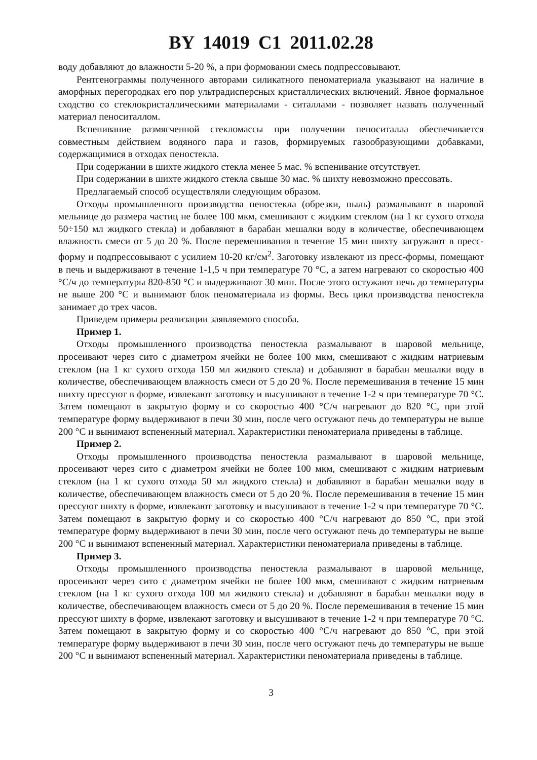BY 14019 C1 2011.02.28
воду добавляют до влажности 5-20 %, а при формовании смесь подпрессовывают.
Рентгенограммы полученного авторами силикатного пеноматериала указывают на наличие в аморфных перегородках его пор ультрадисперсных кристаллических включений. Явное формальное сходство со стеклокристаллическими материалами - ситаллами - позволяет назвать полученный материал пеноситаллом.
Вспенивание размягченной стекломассы при получении пеноситалла обеспечивается совместным действием водяного пара и газов, формируемых газообразующими добавками, содержащимися в отходах пеностекла.
При содержании в шихте жидкого стекла менее 5 мас. % вспенивание отсутствует.
При содержании в шихте жидкого стекла свыше 30 мас. % шихту невозможно прессовать.
Предлагаемый способ осуществляли следующим образом.
Отходы промышленного производства пеностекла (обрезки, пыль) размалывают в шаровой мельнице до размера частиц не более 100 мкм, смешивают с жидким стеклом (на 1 кг сухого отхода 50÷150 мл жидкого стекла) и добавляют в барабан мешалки воду в количестве, обеспечивающем влажность смеси от 5 до 20 %. После перемешивания в течение 15 мин шихту загружают в пресс-форму и подпрессовывают с усилием 10-20 кг/см<sup>2</sup>. Заготовку извлекают из пресс-формы, помещают в печь и выдерживают в течение 1-1,5 ч при температуре 70 °С, а затем нагревают со скоростью 400 °С/ч до температуры 820-850 °С и выдерживают 30 мин. После этого остужают печь до температуры не выше 200 °С и вынимают блок пеноматериала из формы. Весь цикл производства пеностекла занимает до трех часов.
Приведем примеры реализации заявляемого способа.
Пример 1.
Отходы промышленного производства пеностекла размалывают в шаровой мельнице, просеивают через сито с диаметром ячейки не более 100 мкм, смешивают с жидким натриевым стеклом (на 1 кг сухого отхода 150 мл жидкого стекла) и добавляют в барабан мешалки воду в количестве, обеспечивающем влажность смеси от 5 до 20 %. После перемешивания в течение 15 мин шихту прессуют в форме, извлекают заготовку и высушивают в течение 1-2 ч при температуре 70 °С. Затем помещают в закрытую форму и со скоростью 400 °С/ч нагревают до 820 °С, при этой температуре форму выдерживают в печи 30 мин, после чего остужают печь до температуры не выше 200 °С и вынимают вспененный материал. Характеристики пеноматериала приведены в таблице.
Пример 2.
Отходы промышленного производства пеностекла размалывают в шаровой мельнице, просеивают через сито с диаметром ячейки не более 100 мкм, смешивают с жидким натриевым стеклом (на 1 кг сухого отхода 50 мл жидкого стекла) и добавляют в барабан мешалки воду в количестве, обеспечивающем влажность смеси от 5 до 20 %. После перемешивания в течение 15 мин прессуют шихту в форме, извлекают заготовку и высушивают в течение 1-2 ч при температуре 70 °С. Затем помещают в закрытую форму и со скоростью 400 °С/ч нагревают до 850 °С, при этой температуре форму выдерживают в печи 30 мин, после чего остужают печь до температуры не выше 200 °С и вынимают вспененный материал. Характеристики пеноматериала приведены в таблице.
Пример 3.
Отходы промышленного производства пеностекла размалывают в шаровой мельнице, просеивают через сито с диаметром ячейки не более 100 мкм, смешивают с жидким натриевым стеклом (на 1 кг сухого отхода 100 мл жидкого стекла) и добавляют в барабан мешалки воду в количестве, обеспечивающем влажность смеси от 5 до 20 %. После перемешивания в течение 15 мин прессуют шихту в форме, извлекают заготовку и высушивают в течение 1-2 ч при температуре 70 °С. Затем помещают в закрытую форму и со скоростью 400 °С/ч нагревают до 850 °С, при этой температуре форму выдерживают в печи 30 мин, после чего остужают печь до температуры не выше 200 °С и вынимают вспененный материал. Характеристики пеноматериала приведены в таблице.
3